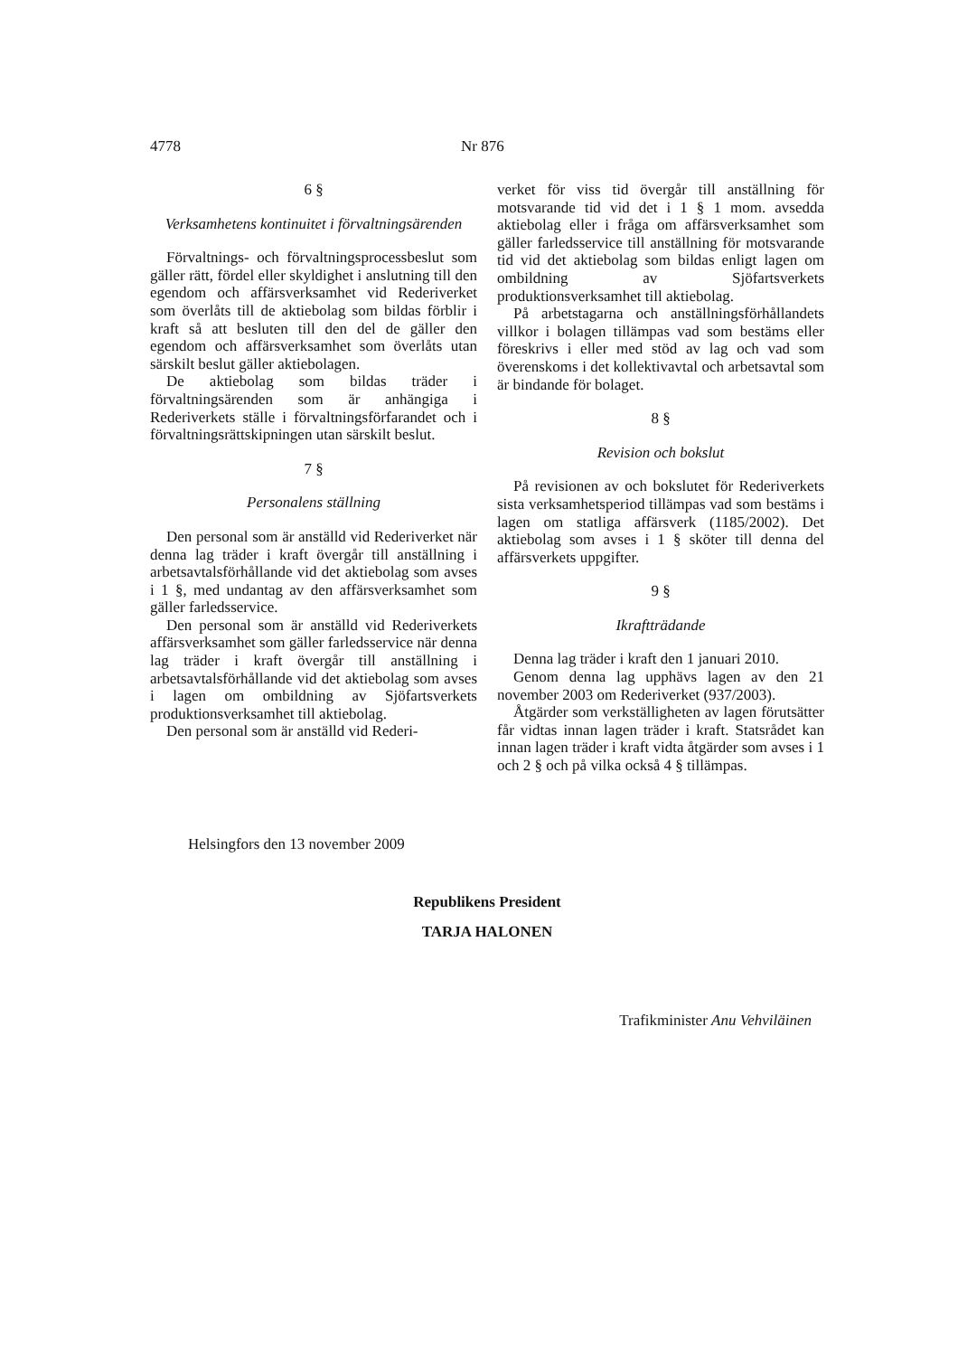4778 Nr 876
6 §
Verksamhetens kontinuitet i förvaltningsärenden
Förvaltnings- och förvaltningsprocessbeslut som gäller rätt, fördel eller skyldighet i anslutning till den egendom och affärsverksamhet vid Rederiverket som överlåts till de aktiebolag som bildas förblir i kraft så att besluten till den del de gäller den egendom och affärsverksamhet som överlåts utan särskilt beslut gäller aktiebolagen.
De aktiebolag som bildas träder i förvaltningsärenden som är anhängiga i Rederiverkets ställe i förvaltningsförfarandet och i förvaltningsrättskipningen utan särskilt beslut.
7 §
Personalens ställning
Den personal som är anställd vid Rederiverket när denna lag träder i kraft övergår till anställning i arbetsavtalsförhållande vid det aktiebolag som avses i 1 §, med undantag av den affärsverksamhet som gäller farledsservice.
Den personal som är anställd vid Rederiverkets affärsverksamhet som gäller farledsservice när denna lag träder i kraft övergår till anställning i arbetsavtalsförhållande vid det aktiebolag som avses i lagen om ombildning av Sjöfartsverkets produktionsverksamhet till aktiebolag.
Den personal som är anställd vid Rederi-
verket för viss tid övergår till anställning för motsvarande tid vid det i 1 § 1 mom. avsedda aktiebolag eller i fråga om affärsverksamhet som gäller farledsservice till anställning för motsvarande tid vid det aktiebolag som bildas enligt lagen om ombildning av Sjöfartsverkets produktionsverksamhet till aktiebolag.
På arbetstagarna och anställningsförhållandets villkor i bolagen tillämpas vad som bestäms eller föreskrivs i eller med stöd av lag och vad som överenskoms i det kollektivavtal och arbetsavtal som är bindande för bolaget.
8 §
Revision och bokslut
På revisionen av och bokslutet för Rederiverkets sista verksamhetsperiod tillämpas vad som bestäms i lagen om statliga affärsverk (1185/2002). Det aktiebolag som avses i 1 § sköter till denna del affärsverkets uppgifter.
9 §
Ikraftträdande
Denna lag träder i kraft den 1 januari 2010.
Genom denna lag upphävs lagen av den 21 november 2003 om Rederiverket (937/2003).
Åtgärder som verkställigheten av lagen förutsätter får vidtas innan lagen träder i kraft. Statsrådet kan innan lagen träder i kraft vidta åtgärder som avses i 1 och 2 § och på vilka också 4 § tillämpas.
Helsingfors den 13 november 2009
Republikens President
TARJA HALONEN
Trafikminister Anu Vehviläinen